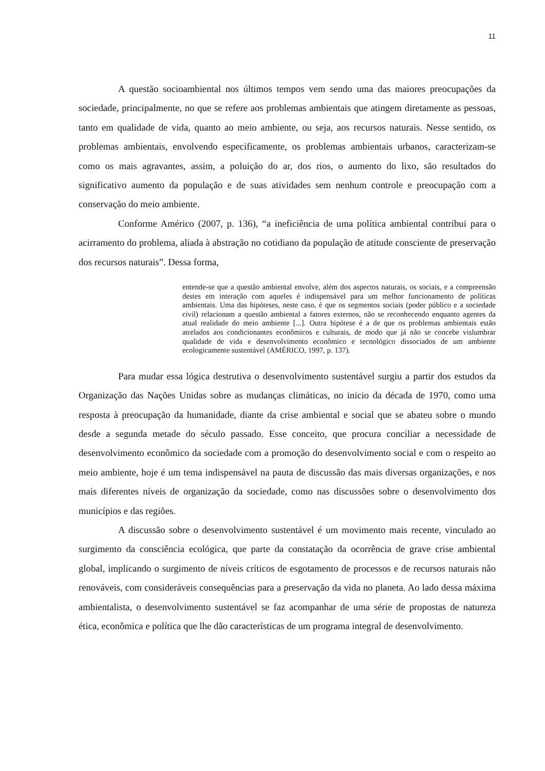11
A questão socioambiental nos últimos tempos vem sendo uma das maiores preocupações da sociedade, principalmente, no que se refere aos problemas ambientais que atingem diretamente as pessoas, tanto em qualidade de vida, quanto ao meio ambiente, ou seja, aos recursos naturais. Nesse sentido, os problemas ambientais, envolvendo especificamente, os problemas ambientais urbanos, caracterizam-se como os mais agravantes, assim, a poluição do ar, dos rios, o aumento do lixo, são resultados do significativo aumento da população e de suas atividades sem nenhum controle e preocupação com a conservação do meio ambiente.
Conforme Américo (2007, p. 136), “a ineficiência de uma política ambiental contribui para o acirramento do problema, aliada à abstração no cotidiano da população de atitude consciente de preservação dos recursos naturais”. Dessa forma,
entende-se que a questão ambiental envolve, além dos aspectos naturais, os sociais, e a compreensão destes em interação com aqueles é indispensável para um melhor funcionamento de políticas ambientais. Uma das hipóteses, neste caso, é que os segmentos sociais (poder público e a sociedade civil) relacionam a questão ambiental a fatores externos, não se reconhecendo enquanto agentes da atual realidade do meio ambiente [...]. Outra hipótese é a de que os problemas ambientais estão atrelados aos condicionantes econômicos e culturais, de modo que já não se concebe vislumbrar qualidade de vida e desenvolvimento econômico e tecnológico dissociados de um ambiente ecologicamente sustentável (AMÉRICO, 1997, p. 137).
Para mudar essa lógica destrutiva o desenvolvimento sustentável surgiu a partir dos estudos da Organização das Nações Unidas sobre as mudanças climáticas, no inicio da década de 1970, como uma resposta à preocupação da humanidade, diante da crise ambiental e social que se abateu sobre o mundo desde a segunda metade do século passado. Esse conceito, que procura conciliar a necessidade de desenvolvimento econômico da sociedade com a promoção do desenvolvimento social e com o respeito ao meio ambiente, hoje é um tema indispensável na pauta de discussão das mais diversas organizações, e nos mais diferentes níveis de organização da sociedade, como nas discussões sobre o desenvolvimento dos municípios e das regiões.
A discussão sobre o desenvolvimento sustentável é um movimento mais recente, vinculado ao surgimento da consciência ecológica, que parte da constatação da ocorrência de grave crise ambiental global, implicando o surgimento de níveis críticos de esgotamento de processos e de recursos naturais não renováveis, com consideráveis consequências para a preservação da vida no planeta. Ao lado dessa máxima ambientalista, o desenvolvimento sustentável se faz acompanhar de uma série de propostas de natureza ética, econômica e política que lhe dão características de um programa integral de desenvolvimento.